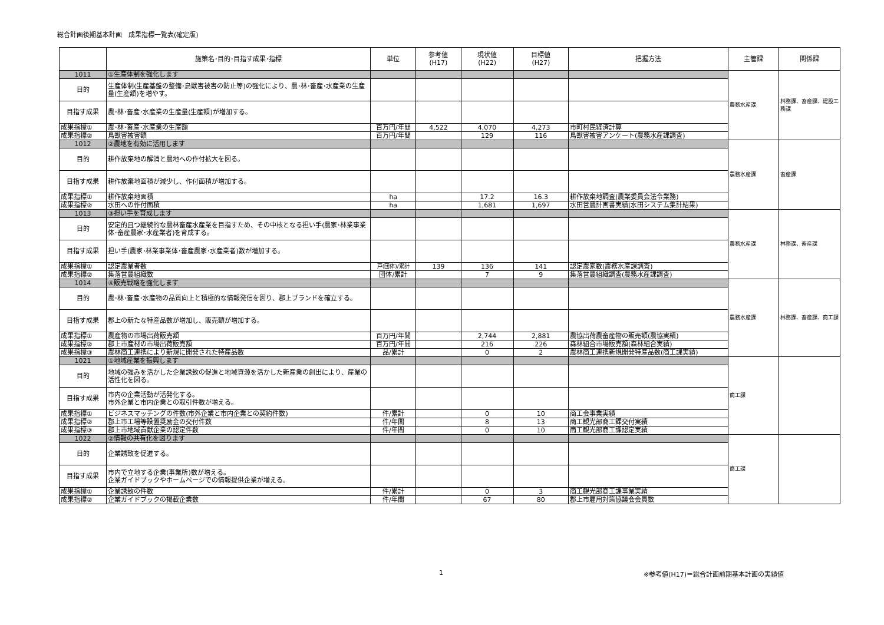総合計画後期基本計画　成果指標一覧表(確定版)
| | 施策名･目的･目指す成果･指標 | 単位 | 参考値 (H17) | 現状値 (H22) | 目標値 (H27) | 把握方法 | 主管課 | 関係課 |
| --- | --- | --- | --- | --- | --- | --- | --- | --- |
| 1011 | ①生産体制を強化します | | | | | | 農務水産課 | 林務課、畜産課、建設工務課 |
| 目的 | 生産体制(生産基盤の整備･鳥獣害被害の防止等)の強化により、農･林･畜産･水産業の生産量(生産額)を増やす。 | | | | | | | |
| 目指す成果 | 農･林･畜産･水産業の生産量(生産額)が増加する。 | | | | | | | |
| 成果指標① | 農･林･畜産･水産業の生産額 | 百万円/年間 | 4,522 | 4,070 | 4,273 | 市町村民経済計算 | | |
| 成果指標② | 鳥獣害被害額 | 百万円/年間 | | 129 | 116 | 鳥獣害被害アンケート(農務水産課調査) | | |
| 1012 | ②農地を有効に活用します | | | | | | 農務水産課 | 畜産課 |
| 目的 | 耕作放棄地の解消と農地への作付拡大を図る。 | | | | | | | |
| 目指す成果 | 耕作放棄地面積が減少し、作付面積が増加する。 | | | | | | | |
| 成果指標① | 耕作放棄地面積 | ha | | 17.2 | 16.3 | 耕作放棄地調査(農業委員会法令業務) | | |
| 成果指標② | 水田への作付面積 | ha | | 1,681 | 1,697 | 水田営農計画書実績(水田システム集計結果) | | |
| 1013 | ③担い手を育成します | | | | | | 農務水産課 | 林務課、畜産課 |
| 目的 | 安定的且つ継続的な農林畜産水産業を目指すため、その中核となる担い手(農家･林業事業体･畜産農家･水産業者)を育成する。 | | | | | | | |
| 目指す成果 | 担い手(農家･林業事業体･畜産農家･水産業者)数が増加する。 | | | | | | | |
| 成果指標① | 認定農業者数 | 戸(団体)/累計 | 139 | 136 | 141 | 認定農家数(農務水産課調査) | | |
| 成果指標② | 集落営農組織数 | 団体/累計 | | 7 | 9 | 集落営農組織調査(農務水産課調査) | | |
| 1014 | ④販売戦略を強化します | | | | | | 農務水産課 | 林務課、畜産課、商工課 |
| 目的 | 農･林･畜産･水産物の品質向上と積極的な情報発信を図り、郡上ブランドを確立する。 | | | | | | | |
| 目指す成果 | 郡上の新たな特産品数が増加し、販売額が増加する。 | | | | | | | |
| 成果指標① | 農産物の市場出荷販売額 | 百万円/年間 | | 2,744 | 2,881 | 農協出荷農畜産物の販売額(農協実績) | | |
| 成果指標② | 郡上市産材の市場出荷販売額 | 百万円/年間 | | 216 | 226 | 森林組合市場販売額(森林組合実績) | | |
| 成果指標③ | 農林商工連携により新規に開発された特産品数 | 品/累計 | | 0 | 2 | 農林商工連携新規開発特産品数(商工課実績) | | |
| 1021 | ①地域産業を振興します | | | | | | 商工課 | |
| 目的 | 地域の強みを活かした企業誘致の促進と地域資源を活かした新産業の創出により、産業の活性化を図る。 | | | | | | | |
| 目指す成果 | 市内の企業活動が活発化する。 市外企業と市内企業との取引件数が増える。 | | | | | | | |
| 成果指標① | ビジネスマッチングの件数(市外企業と市内企業との契約件数) | 件/累計 | | 0 | 10 | 商工会事業実績 | | |
| 成果指標② | 郡上市工場等設置奨励金の交付件数 | 件/年間 | | 8 | 13 | 商工観光部商工課交付実績 | | |
| 成果指標③ | 郡上市地域貢献企業の認定件数 | 件/年間 | | 0 | 10 | 商工観光部商工課認定実績 | | |
| 1022 | ②情報の共有化を図ります | | | | | | 商工課 | |
| 目的 | 企業誘致を促進する。 | | | | | | | |
| 目指す成果 | 市内で立地する企業(事業所)数が増える。 企業ガイドブックやホームページでの情報提供企業が増える。 | | | | | | | |
| 成果指標① | 企業誘致の件数 | 件/累計 | | 0 | 3 | 商工観光部商工課事業実績 | | |
| 成果指標② | 企業ガイドブックの掲載企業数 | 件/年間 | | 67 | 80 | 郡上市雇用対策協議会会員数 | | |
1 ※参考値(H17)＝総合計画前期基本計画の実績値